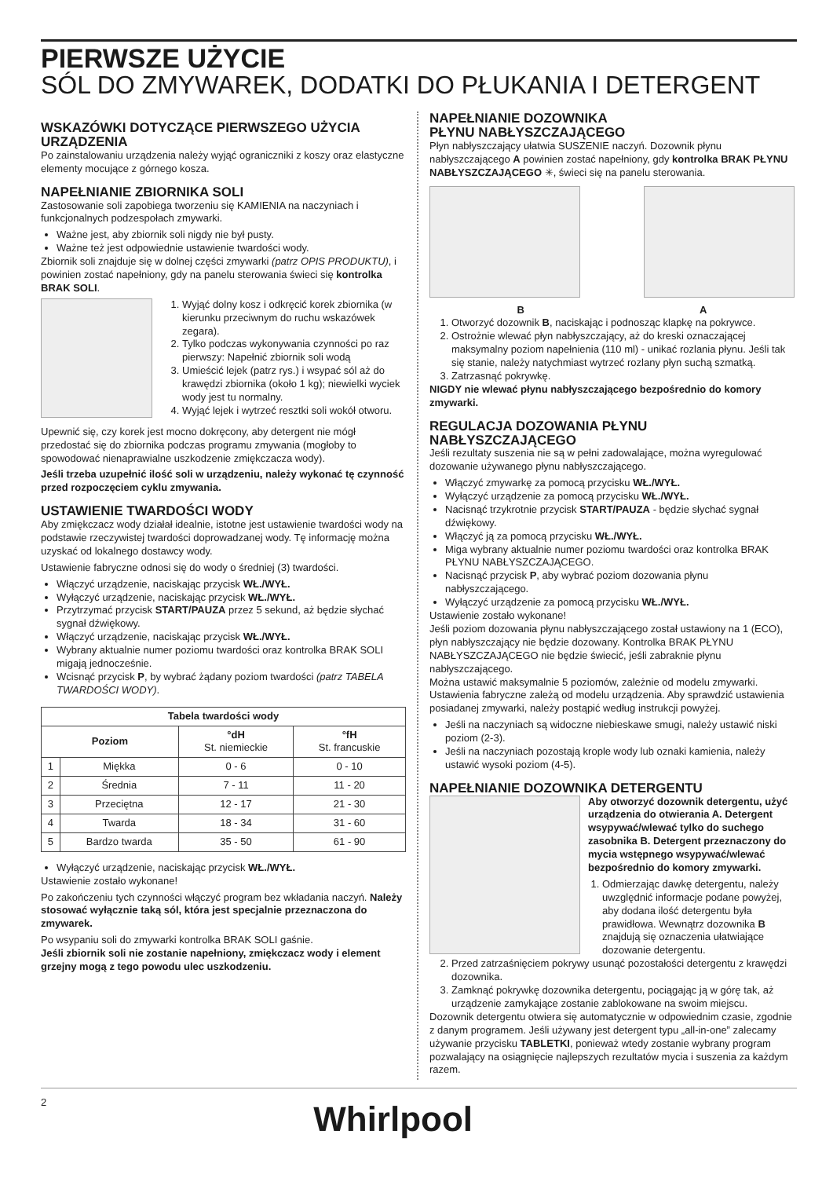PIERWSZE UŻYCIE
SÓL DO ZMYWAREK, DODATKI DO PŁUKANIA I DETERGENT
WSKAZÓWKI DOTYCZĄCE PIERWSZEGO UŻYCIA URZĄDZENIA
Po zainstalowaniu urządzenia należy wyjąć ograniczniki z koszy oraz elastyczne elementy mocujące z górnego kosza.
NAPEŁNIANIE ZBIORNIKA SOLI
Zastosowanie soli zapobiega tworzeniu się KAMIENIA na naczyniach i funkcjonalnych podzespołach zmywarki.
Ważne jest, aby zbiornik soli nigdy nie był pusty.
Ważne też jest odpowiednie ustawienie twardości wody.
Zbiornik soli znajduje się w dolnej części zmywarki (patrz OPIS PRODUKTU), i powinien zostać napełniony, gdy na panelu sterowania świeci się kontrolka BRAK SOLI.
1. Wyjąć dolny kosz i odkręcić korek zbiornika (w kierunku przeciwnym do ruchu wskazówek zegara).
2. Tylko podczas wykonywania czynności po raz pierwszy: Napełnić zbiornik soli wodą
3. Umieścić lejek (patrz rys.) i wsypać sól aż do krawędzi zbiornika (około 1 kg); niewielki wyciek wody jest tu normalny.
4. Wyjąć lejek i wytrzeć resztki soli wokół otworu.
Upewnić się, czy korek jest mocno dokręcony, aby detergent nie mógł przedostać się do zbiornika podczas programu zmywania (mogłoby to spowodować nienaprawialne uszkodzenie zmiękczacza wody).
Jeśli trzeba uzupełnić ilość soli w urządzeniu, należy wykonać tę czynność przed rozpoczęciem cyklu zmywania.
USTAWIENIE TWARDOŚCI WODY
Aby zmiękczacz wody działał idealnie, istotne jest ustawienie twardości wody na podstawie rzeczywistej twardości doprowadzanej wody. Tę informację można uzyskać od lokalnego dostawcy wody.
Ustawienie fabryczne odnosi się do wody o średniej (3) twardości.
Włączyć urządzenie, naciskając przycisk WŁ./WYŁ.
Wyłączyć urządzenie, naciskając przycisk WŁ./WYŁ.
Przytrzymać przycisk START/PAUZA przez 5 sekund, aż będzie słychać sygnał dźwiękowy.
Włączyć urządzenie, naciskając przycisk WŁ./WYŁ.
Wybrany aktualnie numer poziomu twardości oraz kontrolka BRAK SOLI migają jednocześnie.
Wcisnąć przycisk P, by wybrać żądany poziom twardości (patrz TABELA TWARDOŚCI WODY).
| Tabela twardości wody | | | |
| --- | --- | --- | --- |
| Poziom | | °dH St. niemieckie | °fH St. francuskie |
| 1 | Miękka | 0 - 6 | 0 - 10 |
| 2 | Średnia | 7 - 11 | 11 - 20 |
| 3 | Przeciętna | 12 - 17 | 21 - 30 |
| 4 | Twarda | 18 - 34 | 31 - 60 |
| 5 | Bardzo twarda | 35 - 50 | 61 - 90 |
Wyłączyć urządzenie, naciskając przycisk WŁ./WYŁ.
Ustawienie zostało wykonane!
Po zakończeniu tych czynności włączyć program bez wkładania naczyń. Należy stosować wyłącznie taką sól, która jest specjalnie przeznaczona do zmywarek.
Po wsypaniu soli do zmywarki kontrolka BRAK SOLI gaśnie.
Jeśli zbiornik soli nie zostanie napełniony, zmiękczacz wody i element grzejny mogą z tego powodu ulec uszkodzeniu.
NAPEŁNIANIE DOZOWNIKA
PŁYNU NABŁYSZCZAJĄCEGO
Płyn nabłyszczający ułatwia SUSZENIE naczyń. Dozownik płynu nabłyszczającego A powinien zostać napełniony, gdy kontrolka BRAK PŁYNU NABŁYSZCZAJĄCEGO ✳, świeci się na panelu sterowania.
B A
1. Otworzyć dozownik B, naciskając i podnosząc klapkę na pokrywce.
2. Ostrożnie wlewać płyn nabłyszczający, aż do kreski oznaczającej maksymalny poziom napełnienia (110 ml) - unikać rozlania płynu. Jeśli tak się stanie, należy natychmiast wytrzeć rozlany płyn suchą szmatką.
3. Zatrzasnąć pokrywkę.
NIGDY nie wlewać płynu nabłyszczającego bezpośrednio do komory zmywarki.
REGULACJA DOZOWANIA PŁYNU NABŁYSZCZAJĄCEGO
Jeśli rezultaty suszenia nie są w pełni zadowalające, można wyregulować dozowanie używanego płynu nabłyszczającego.
Włączyć zmywarkę za pomocą przycisku WŁ./WYŁ.
Wyłączyć urządzenie za pomocą przycisku WŁ./WYŁ.
Nacisnąć trzykrotnie przycisk START/PAUZA - będzie słychać sygnał dźwiękowy.
Włączyć ją za pomocą przycisku WŁ./WYŁ.
Miga wybrany aktualnie numer poziomu twardości oraz kontrolka BRAK PŁYNU NABŁYSZCZAJĄCEGO.
Nacisnąć przycisk P, aby wybrać poziom dozowania płynu nabłyszczającego.
Wyłączyć urządzenie za pomocą przycisku WŁ./WYŁ.
Ustawienie zostało wykonane!
Jeśli poziom dozowania płynu nabłyszczającego został ustawiony na 1 (ECO), płyn nabłyszczający nie będzie dozowany. Kontrolka BRAK PŁYNU NABŁYSZCZAJĄCEGO nie będzie świecić, jeśli zabraknie płynu nabłyszczającego.
Można ustawić maksymalnie 5 poziomów, zależnie od modelu zmywarki. Ustawienia fabryczne zależą od modelu urządzenia. Aby sprawdzić ustawienia posiadanej zmywarki, należy postąpić według instrukcji powyżej.
Jeśli na naczyniach są widoczne niebieskawe smugi, należy ustawić niski poziom (2-3).
Jeśli na naczyniach pozostają krople wody lub oznaki kamienia, należy ustawić wysoki poziom (4-5).
NAPEŁNIANIE DOZOWNIKA DETERGENTU
Aby otworzyć dozownik detergentu, użyć urządzenia do otwierania A. Detergent wsypywać/wlewać tylko do suchego zasobnika B. Detergent przeznaczony do mycia wstępnego wsypywać/wlewać bezpośrednio do komory zmywarki.
1. Odmierzając dawkę detergentu, należy uwzględnić informacje podane powyżej, aby dodana ilość detergentu była prawidłowa. Wewnątrz dozownika B znajdują się oznaczenia ułatwiające dozowanie detergentu.
2. Przed zatrzaśnięciem pokrywy usunąć pozostałości detergentu z krawędzi dozownika.
3. Zamknąć pokrywkę dozownika detergentu, pociągając ją w górę tak, aż urządzenie zamykające zostanie zablokowane na swoim miejscu.
Dozownik detergentu otwiera się automatycznie w odpowiednim czasie, zgodnie z danym programem. Jeśli używany jest detergent typu „all-in-one” zalecamy używanie przycisku TABLETKI, ponieważ wtedy zostanie wybrany program pozwalający na osiągnięcie najlepszych rezultatów mycia i suszenia za każdym razem.
2 Whirlpool